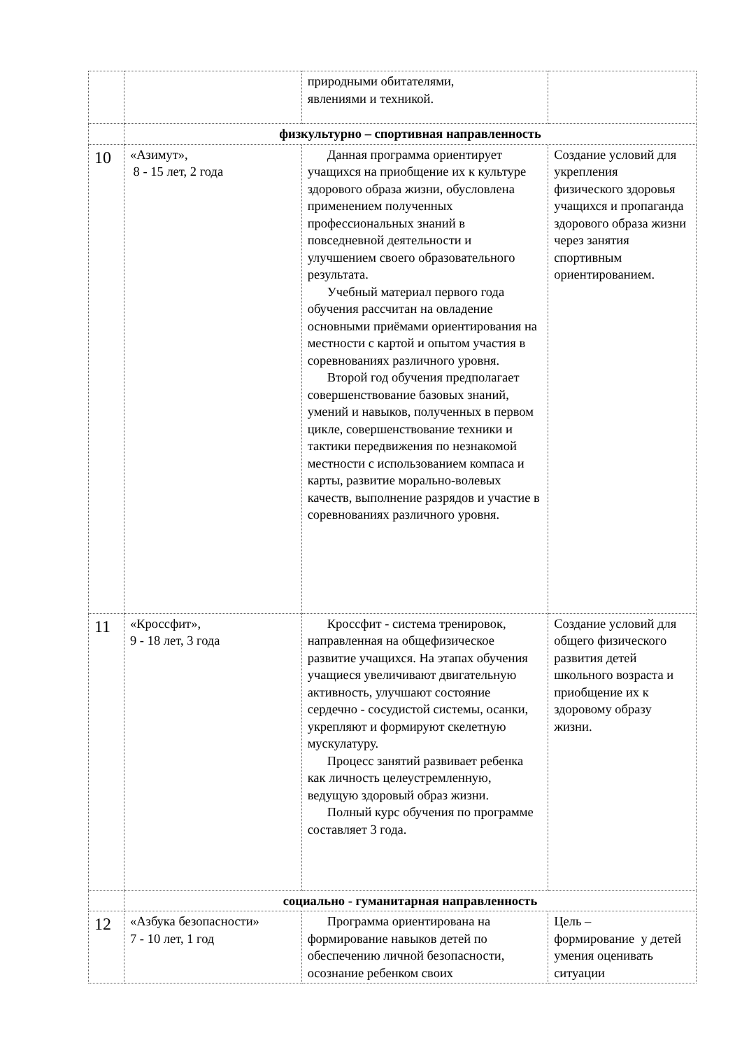| | | природными обитателями, явлениями и техникой. | |
| | физкультурно – спортивная направленность | | |
| 10 | «Азимут», 8 - 15 лет, 2 года | Данная программа ориентирует учащихся на приобщение их к культуре здорового образа жизни, обусловлена применением полученных профессиональных знаний в повседневной деятельности и улучшением своего образовательного результата. Учебный материал первого года обучения рассчитан на овладение основными приёмами ориентирования на местности с картой и опытом участия в соревнованиях различного уровня. Второй год обучения предполагает совершенствование базовых знаний, умений и навыков, полученных в первом цикле, совершенствование техники и тактики передвижения по незнакомой местности с использованием компаса и карты, развитие морально-волевых качеств, выполнение разрядов и участие в соревнованиях различного уровня. | Создание условий для укрепления физического здоровья учащихся и пропаганда здорового образа жизни через занятия спортивным ориентированием. |
| 11 | «Кроссфит», 9 - 18 лет, 3 года | Кроссфит - система тренировок, направленная на общефизическое развитие учащихся. На этапах обучения учащиеся увеличивают двигательную активность, улучшают состояние сердечно - сосудистой системы, осанки, укрепляют и формируют скелетную мускулатуру. Процесс занятий развивает ребенка как личность целеустремленную, ведущую здоровый образ жизни. Полный курс обучения по программе составляет 3 года. | Создание условий для общего физического развития детей школьного возраста и приобщение их к здоровому образу жизни. |
| | социально - гуманитарная направленность | | |
| 12 | «Азбука безопасности» 7 - 10 лет, 1 год | Программа ориентирована на формирование навыков детей по обеспечению личной безопасности, осознание ребенком своих | Цель – формирование у детей умения оценивать ситуации |